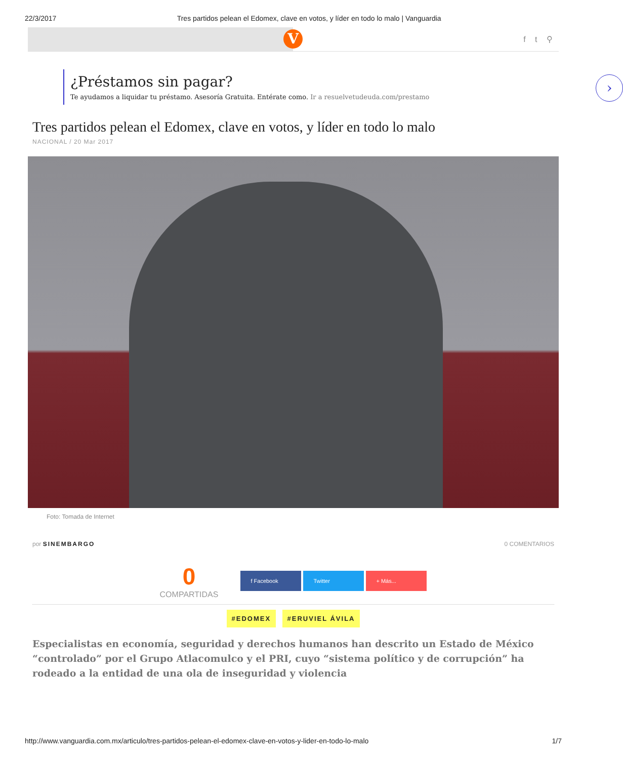22/3/2017 Tres partidos pelean el Edomex, clave en votos, y líder en todo lo malo | Vanguardia
V f t ⚲
¿Préstamos sin pagar?
Te ayudamos a liquidar tu préstamo. Asesoría Gratuita. Entérate como. Ir a resuelvetudeuda.com/prestamo
›
Tres partidos pelean el Edomex, clave en votos, y líder en todo lo malo
NACIONAL / 20 Mar 2017
Foto: Tomada de Internet
por SINEMBARGO 0 COMENTARIOS
0
COMPARTIDAS
f Facebook Twitter + Más...
#EDOMEX #ERUVIEL ÁVILA
Especialistas en economía, seguridad y derechos humanos han descrito un Estado de México “controlado” por el Grupo Atlacomulco y el PRI, cuyo “sistema político y de corrupción” ha rodeado a la entidad de una ola de inseguridad y violencia
http://www.vanguardia.com.mx/articulo/tres-partidos-pelean-el-edomex-clave-en-votos-y-lider-en-todo-lo-malo 1/7